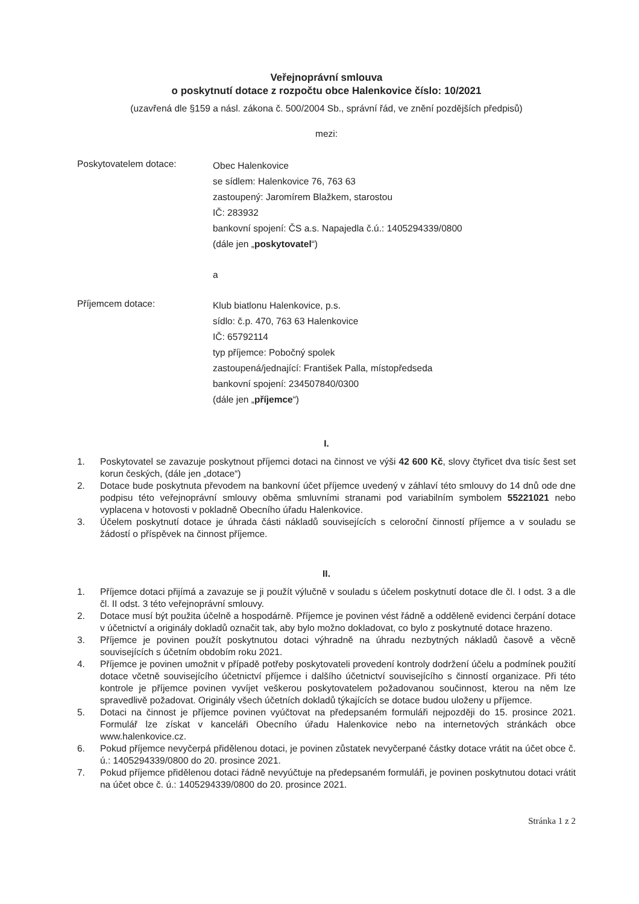Veřejnoprávní smlouva
o poskytnutí dotace z rozpočtu obce Halenkovice číslo: 10/2021
(uzavřená dle §159 a násl. zákona č. 500/2004 Sb., správní řád, ve znění pozdějších předpisů)
mezi:
Poskytovatelem dotace:
Obec Halenkovice
se sídlem: Halenkovice 76, 763 63
zastoupený: Jaromírem Blažkem, starostou
IČ: 283932
bankovní spojení: ČS a.s. Napajedla č.ú.: 1405294339/0800
(dále jen „poskytovatel“)
a
Příjemcem dotace:
Klub biatlonu Halenkovice, p.s.
sídlo: č.p. 470, 763 63 Halenkovice
IČ: 65792114
typ příjemce: Pobočný spolek
zastoupená/jednající: František Palla, místopředseda
bankovní spojení: 234507840/0300
(dále jen „příjemce“)
I.
1. Poskytovatel se zavazuje poskytnout příjemci dotaci na činnost ve výši 42 600 Kč, slovy čtyřicet dva tisíc šest set korun českých, (dále jen „dotace“)
2. Dotace bude poskytnuta převodem na bankovní účet příjemce uvedený v záhlaví této smlouvy do 14 dnů ode dne podpisu této veřejnoprávní smlouvy oběma smluvními stranami pod variabilním symbolem 55221021 nebo vyplacena v hotovosti v pokladně Obecního úřadu Halenkovice.
3. Účelem poskytnutí dotace je úhrada části nákladů souvisejících s celoroční činností příjemce a v souladu se žádostí o příspěvek na činnost příjemce.
II.
1. Příjemce dotaci přijímá a zavazuje se ji použít výlučně v souladu s účelem poskytnutí dotace dle čl. I odst. 3 a dle čl. II odst. 3 této veřejnoprávní smlouvy.
2. Dotace musí být použita účelně a hospodárně. Příjemce je povinen vést řádně a odděleně evidenci čerpání dotace v účetnictví a originály dokladů označit tak, aby bylo možno dokladovat, co bylo z poskytnuté dotace hrazeno.
3. Příjemce je povinen použít poskytnutou dotaci výhradně na úhradu nezbytných nákladů časově a věcně souvisejících s účetním obdobím roku 2021.
4. Příjemce je povinen umožnit v případě potřeby poskytovateli provedení kontroly dodržení účelu a podmínek použití dotace včetně souvisejícího účetnictví příjemce i dalšího účetnictví souvisejícího s činností organizace. Při této kontrole je příjemce povinen vyvíjet veškerou poskytovatelem požadovanou součinnost, kterou na něm lze spravedlivě požadovat. Originály všech účetních dokladů týkajících se dotace budou uloženy u příjemce.
5. Dotaci na činnost je příjemce povinen vyúčtovat na předepsaném formuláři nejpozději do 15. prosince 2021. Formulář lze získat v kanceláři Obecního úřadu Halenkovice nebo na internetových stránkách obce www.halenkovice.cz.
6. Pokud příjemce nevyčerpá přidělenou dotaci, je povinen zůstatek nevyčerpané částky dotace vrátit na účet obce č. ú.: 1405294339/0800 do 20. prosince 2021.
7. Pokud příjemce přidělenou dotaci řádně nevyúčtuje na předepsaném formuláři, je povinen poskytnutou dotaci vrátit na účet obce č. ú.: 1405294339/0800 do 20. prosince 2021.
Stránka 1 z 2